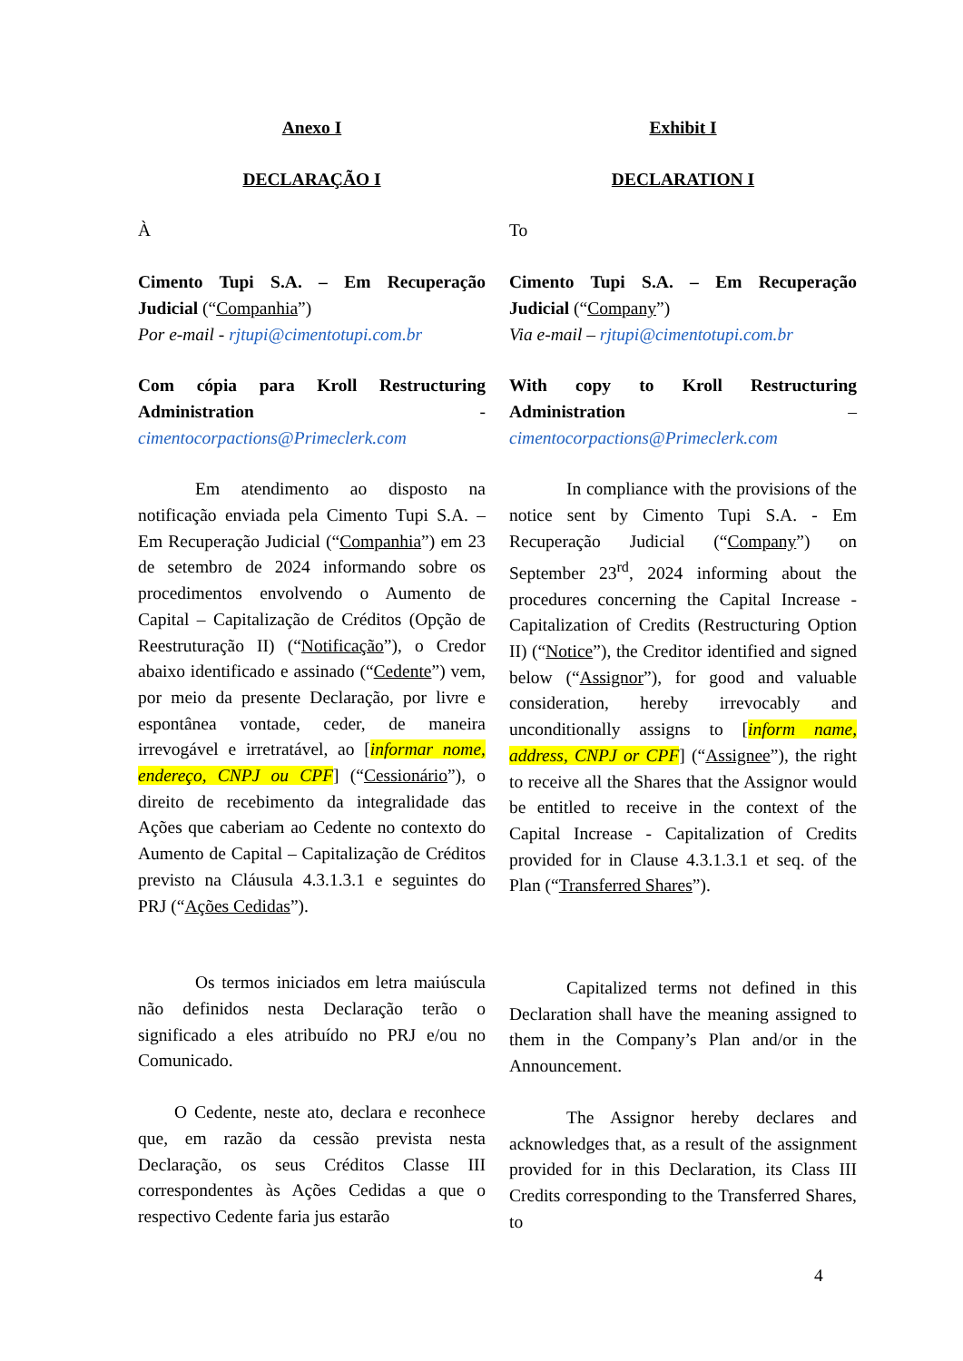Anexo I
DECLARAÇÃO I
À
Cimento Tupi S.A. – Em Recuperação Judicial (“Companhia”)
Por e-mail - rjtupi@cimentotupi.com.br
Com cópia para Kroll Restructuring Administration - cimentocorpactions@Primeclerk.com
Em atendimento ao disposto na notificação enviada pela Cimento Tupi S.A. – Em Recuperação Judicial (“Companhia”) em 23 de setembro de 2024 informando sobre os procedimentos envolvendo o Aumento de Capital – Capitalização de Créditos (Opção de Reestruturação II) (“Notificação”), o Credor abaixo identificado e assinado (“Cedente”) vem, por meio da presente Declaração, por livre e espontânea vontade, ceder, de maneira irrevogável e irretratável, ao [informar nome, endereço, CNPJ ou CPF] (“Cessionário”), o direito de recebimento da integralidade das Ações que caberiam ao Cedente no contexto do Aumento de Capital – Capitalização de Créditos previsto na Cláusula 4.3.1.3.1 e seguintes do PRJ (“Ações Cedidas”).
Os termos iniciados em letra maiúscula não definidos nesta Declaração terão o significado a eles atribuído no PRJ e/ou no Comunicado.
O Cedente, neste ato, declara e reconhece que, em razão da cessão prevista nesta Declaração, os seus Créditos Classe III correspondentes às Ações Cedidas a que o respectivo Cedente faria jus estarão
Exhibit I
DECLARATION I
To
Cimento Tupi S.A. – Em Recuperação Judicial (“Company”)
Via e-mail – rjtupi@cimentotupi.com.br
With copy to Kroll Restructuring Administration – cimentocorpactions@Primeclerk.com
In compliance with the provisions of the notice sent by Cimento Tupi S.A. - Em Recuperação Judicial (“Company”) on September 23<sup>rd</sup>, 2024 informing about the procedures concerning the Capital Increase - Capitalization of Credits (Restructuring Option II) (“Notice”), the Creditor identified and signed below (“Assignor”), for good and valuable consideration, hereby irrevocably and unconditionally assigns to [inform name, address, CNPJ or CPF] (“Assignee”), the right to receive all the Shares that the Assignor would be entitled to receive in the context of the Capital Increase - Capitalization of Credits provided for in Clause 4.3.1.3.1 et seq. of the Plan (“Transferred Shares”).
Capitalized terms not defined in this Declaration shall have the meaning assigned to them in the Company’s Plan and/or in the Announcement.
The Assignor hereby declares and acknowledges that, as a result of the assignment provided for in this Declaration, its Class III Credits corresponding to the Transferred Shares, to
4